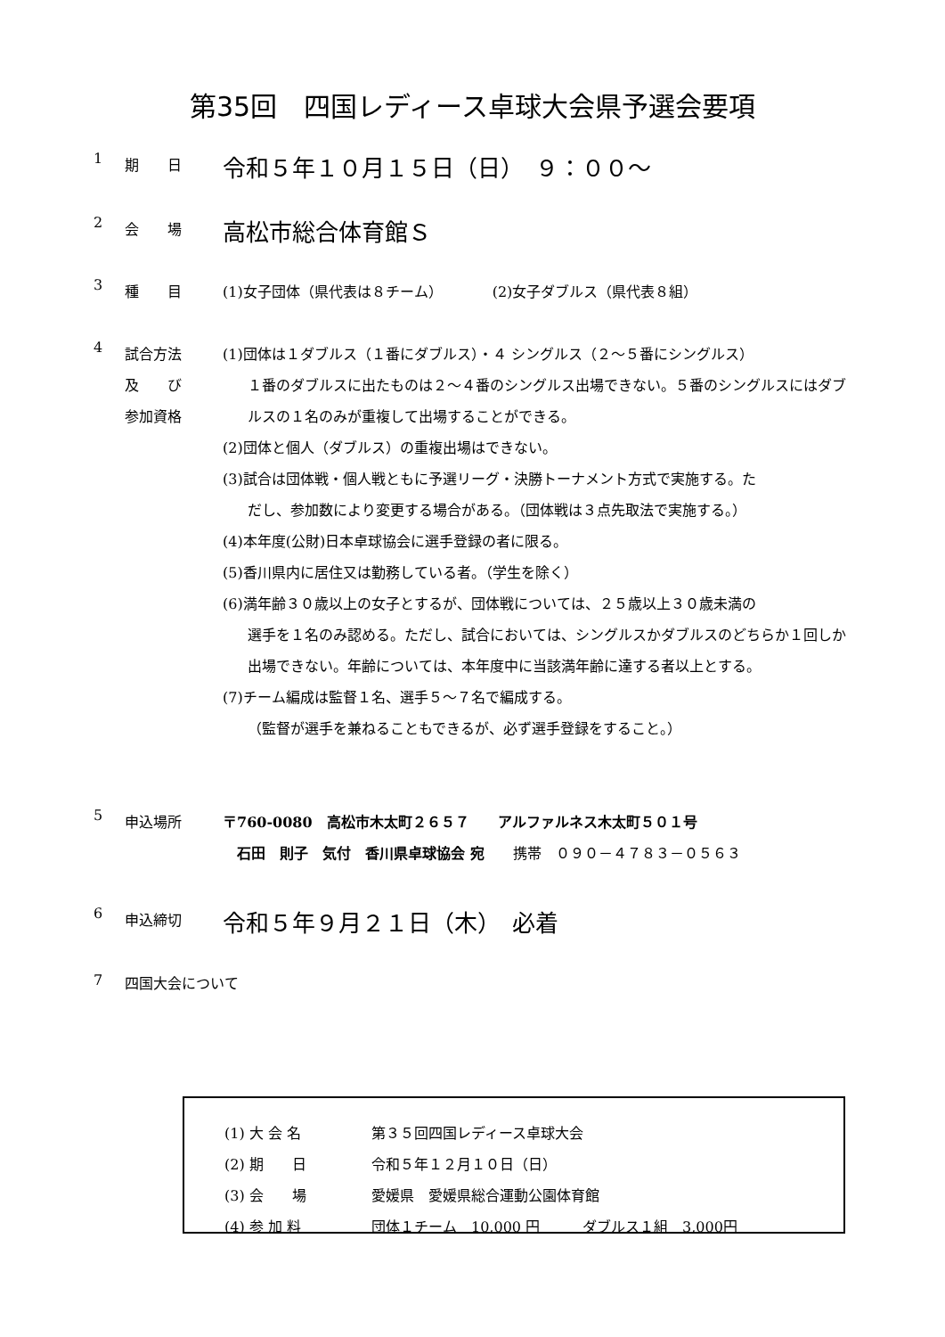第35回　四国レディース卓球大会県予選会要項
1 期　　日 令和５年１０月１５日（日）　９：００～
2 会　　場 高松市総合体育館Ｓ
3 種　　目 (1)女子団体（県代表は８チーム）　　　　(2)女子ダブルス（県代表８組）
4 試合方法
及　　び
参加資格
(1)団体は１ダブルス（１番にダブルス）・４ シングルス（２～５番にシングルス）
１番のダブルスに出たものは２～４番のシングルス出場できない。５番のシングルスにはダブルスの１名のみが重複して出場することができる。
(2)団体と個人（ダブルス）の重複出場はできない。
(3)試合は団体戦・個人戦ともに予選リーグ・決勝トーナメント方式で実施する。た
だし、参加数により変更する場合がある。（団体戦は３点先取法で実施する。）
(4)本年度(公財)日本卓球協会に選手登録の者に限る。
(5)香川県内に居住又は勤務している者。（学生を除く）
(6)満年齢３０歳以上の女子とするが、団体戦については、２５歳以上３０歳未満の
選手を１名のみ認める。ただし、試合においては、シングルスかダブルスのどちらか１回しか出場できない。年齢については、本年度中に当該満年齢に達する者以上とする。
(7)チーム編成は監督１名、選手５～７名で編成する。
（監督が選手を兼ねることもできるが、必ず選手登録をすること。）
5 申込場所 〒760-0080　高松市木太町２６５７　　アルファルネス木太町５０１号
　石田　則子　気付　香川県卓球協会 宛　　携帯　０９０－４７８３－０５６３
6 申込締切 令和５年９月２１日（木）　必着
7 四国大会について
(1) 大 会 名 第３５回四国レディース卓球大会
(2) 期　　日 令和５年１２月１０日（日）
(3) 会　　場 愛媛県　愛媛県総合運動公園体育館
(4) 参 加 料 団体１チーム　10,000 円　　　ダブルス１組　3,000円